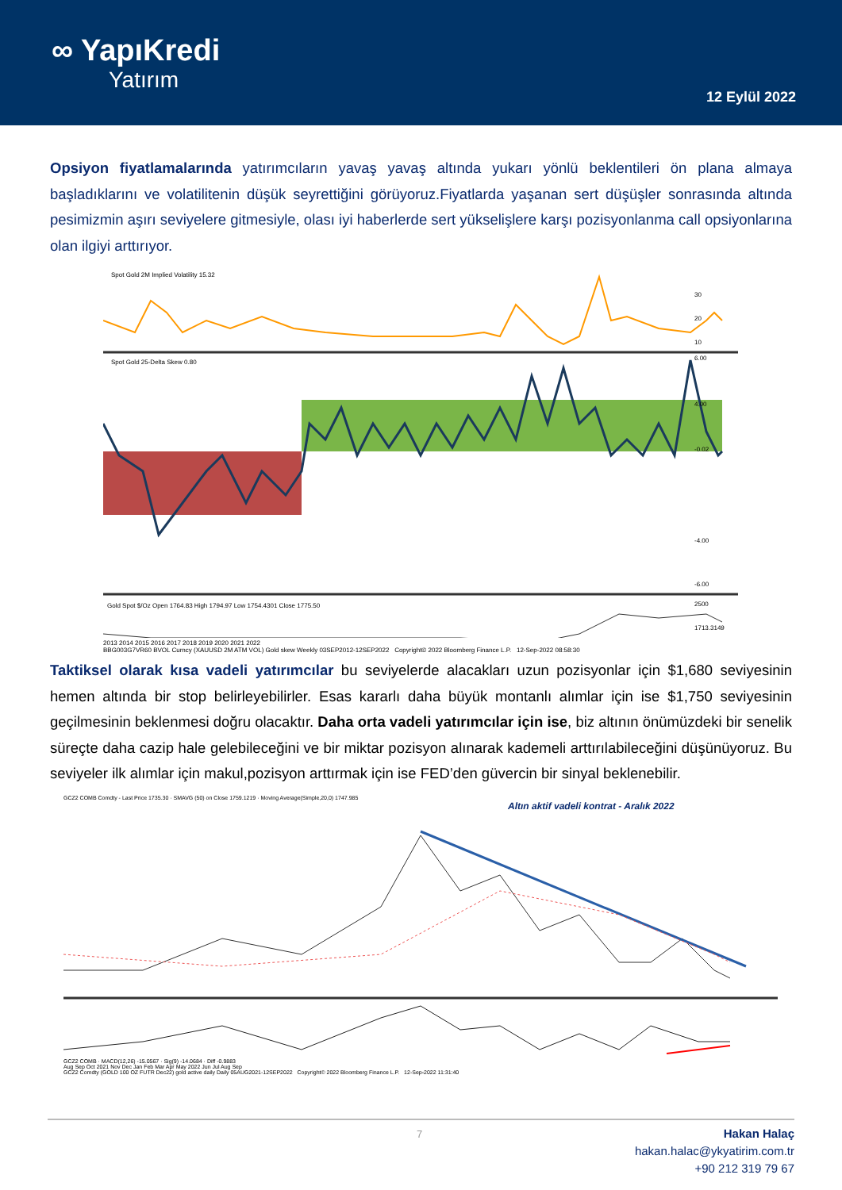∞ YapıKredi
Yatırım
12 Eylül 2022
Opsiyon fiyatlamalarında yatırımcıların yavaş yavaş altında yukarı yönlü beklentileri ön plana almaya başladıklarını ve volatilitenin düşük seyrettiğini görüyoruz.Fiyatlarda yaşanan sert düşüşler sonrasında altında pesimizmin aşırı seviyelere gitmesiyle, olası iyi haberlerde sert yükselişlere karşı pozisyonlanma call opsiyonlarına olan ilgiyi arttırıyor.
Spot Gold 2M Implied Volatility 15.32
30
20
10
Spot Gold 25-Delta Skew 0.80
6.00
4.00
-0.02
-4.00
-6.00
Gold Spot $/Oz Open 1764.83 High 1794.97 Low 1754.4301 Close 1775.50
2500
1713.3149
2013 2014 2015 2016 2017 2018 2019 2020 2021 2022
BBG003G7VR60 BVOL Curncy (XAUUSD 2M ATM VOL) Gold skew Weekly 03SEP2012-12SEP2022 Copyright© 2022 Bloomberg Finance L.P. 12-Sep-2022 08:58:30
Taktiksel olarak kısa vadeli yatırımcılar bu seviyelerde alacakları uzun pozisyonlar için $1,680 seviyesinin hemen altında bir stop belirleyebilirler. Esas kararlı daha büyük montanlı alımlar için ise $1,750 seviyesinin geçilmesinin beklenmesi doğru olacaktır. Daha orta vadeli yatırımcılar için ise, biz altının önümüzdeki bir senelik süreçte daha cazip hale gelebileceğini ve bir miktar pozisyon alınarak kademeli arttırılabileceğini düşünüyoruz. Bu seviyeler ilk alımlar için makul,pozisyon arttırmak için ise FED’den güvercin bir sinyal beklenebilir.
GCZ2 COMB Comdty - Last Price 1735.30 · SMAVG (50) on Close 1759.1219 · Moving Average(Simple,20,0) 1747.985
Altın aktif vadeli kontrat - Aralık 2022
GCZ2 COMB · MACD(12,26) -15.0567 · Sig(9) -14.0684 · Diff -0.9883
Aug Sep Oct 2021 Nov Dec Jan Feb Mar Apr May 2022 Jun Jul Aug Sep
GCZ2 Comdty (GOLD 100 OZ FUTR Dec22) gold active daily Daily 05AUG2021-12SEP2022 Copyright© 2022 Bloomberg Finance L.P. 12-Sep-2022 11:31:40
7
Hakan Halaç
hakan.halac@ykyatirim.com.tr
+90 212 319 79 67